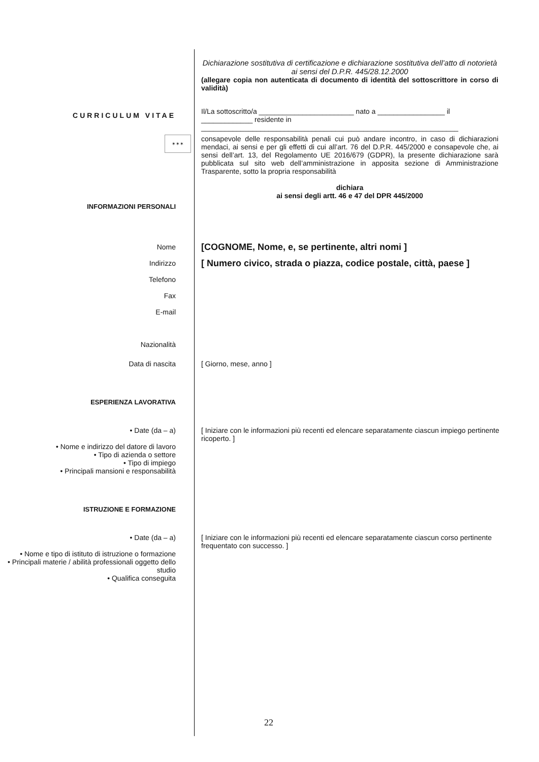Dichiarazione sostitutiva di certificazione e dichiarazione sostitutiva dell’atto di notorietà ai sensi del D.P.R. 445/28.12.2000
(allegare copia non autenticata di documento di identità del sottoscrittore in corso di validità)
Il/La sottoscritto/a ________________________ nato a _________________ il _____________ residente in _________________________________________________________________
CURRICULUM VITAE
✶✶✶
consapevole delle responsabilità penali cui può andare incontro, in caso di dichiarazioni mendaci, ai sensi e per gli effetti di cui all’art. 76 del D.P.R. 445/2000 e consapevole che, ai sensi dell’art. 13, del Regolamento UE 2016/679 (GDPR), la presente dichiarazione sarà pubblicata sul sito web dell’amministrazione in apposita sezione di Amministrazione Trasparente, sotto la propria responsabilità
dichiara
ai sensi degli artt. 46 e 47 del DPR 445/2000
INFORMAZIONI PERSONALI
Nome
Indirizzo
Telefono
Fax
E-mail
[COGNOME, Nome, e, se pertinente, altri nomi ]
[ Numero civico, strada o piazza, codice postale, città, paese ]
Nazionalità
Data di nascita [ Giorno, mese, anno ]
ESPERIENZA LAVORATIVA
• Date (da – a)
• Nome e indirizzo del datore di lavoro
• Tipo di azienda o settore
• Tipo di impiego
• Principali mansioni e responsabilità
[ Iniziare con le informazioni più recenti ed elencare separatamente ciascun impiego pertinente ricoperto. ]
ISTRUZIONE E FORMAZIONE
• Date (da – a)
• Nome e tipo di istituto di istruzione o formazione
• Principali materie / abilità professionali oggetto dello studio
• Qualifica conseguita
[ Iniziare con le informazioni più recenti ed elencare separatamente ciascun corso pertinente frequentato con successo. ]
22